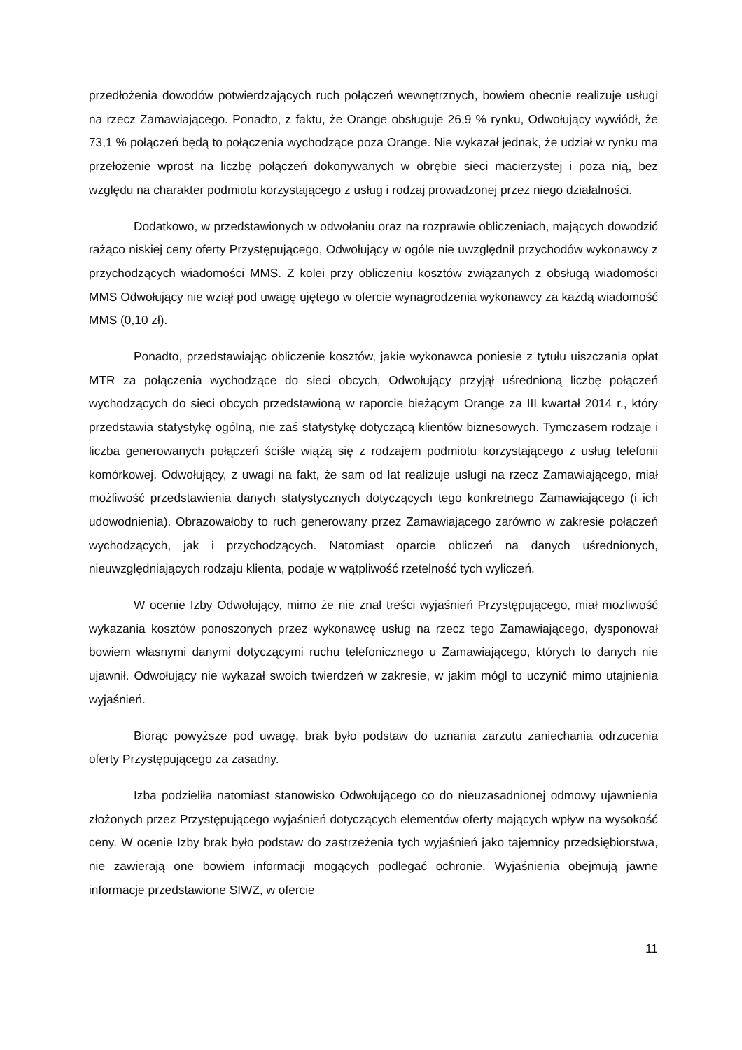przedłożenia dowodów potwierdzających ruch połączeń wewnętrznych, bowiem obecnie realizuje usługi na rzecz Zamawiającego. Ponadto, z faktu, że Orange obsługuje 26,9 % rynku, Odwołujący wywiódł, że 73,1 % połączeń będą to połączenia wychodzące poza Orange. Nie wykazał jednak, że udział w rynku ma przełożenie wprost na liczbę połączeń dokonywanych w obrębie sieci macierzystej i poza nią, bez względu na charakter podmiotu korzystającego z usług i rodzaj prowadzonej przez niego działalności.
Dodatkowo, w przedstawionych w odwołaniu oraz na rozprawie obliczeniach, mających dowodzić rażąco niskiej ceny oferty Przystępującego, Odwołujący w ogóle nie uwzględnił przychodów wykonawcy z przychodzących wiadomości MMS. Z kolei przy obliczeniu kosztów związanych z obsługą wiadomości MMS Odwołujący nie wziął pod uwagę ujętego w ofercie wynagrodzenia wykonawcy za każdą wiadomość MMS (0,10 zł).
Ponadto, przedstawiając obliczenie kosztów, jakie wykonawca poniesie z tytułu uiszczania opłat MTR za połączenia wychodzące do sieci obcych, Odwołujący przyjął uśrednioną liczbę połączeń wychodzących do sieci obcych przedstawioną w raporcie bieżącym Orange za III kwartał 2014 r., który przedstawia statystykę ogólną, nie zaś statystykę dotyczącą klientów biznesowych. Tymczasem rodzaje i liczba generowanych połączeń ściśle wiążą się z rodzajem podmiotu korzystającego z usług telefonii komórkowej. Odwołujący, z uwagi na fakt, że sam od lat realizuje usługi na rzecz Zamawiającego, miał możliwość przedstawienia danych statystycznych dotyczących tego konkretnego Zamawiającego (i ich udowodnienia). Obrazowałoby to ruch generowany przez Zamawiającego zarówno w zakresie połączeń wychodzących, jak i przychodzących. Natomiast oparcie obliczeń na danych uśrednionych, nieuwzględniających rodzaju klienta, podaje w wątpliwość rzetelność tych wyliczeń.
W ocenie Izby Odwołujący, mimo że nie znał treści wyjaśnień Przystępującego, miał możliwość wykazania kosztów ponoszonych przez wykonawcę usług na rzecz tego Zamawiającego, dysponował bowiem własnymi danymi dotyczącymi ruchu telefonicznego u Zamawiającego, których to danych nie ujawnił. Odwołujący nie wykazał swoich twierdzeń w zakresie, w jakim mógł to uczynić mimo utajnienia wyjaśnień.
Biorąc powyższe pod uwagę, brak było podstaw do uznania zarzutu zaniechania odrzucenia oferty Przystępującego za zasadny.
Izba podzieliła natomiast stanowisko Odwołującego co do nieuzasadnionej odmowy ujawnienia złożonych przez Przystępującego wyjaśnień dotyczących elementów oferty mających wpływ na wysokość ceny. W ocenie Izby brak było podstaw do zastrzeżenia tych wyjaśnień jako tajemnicy przedsiębiorstwa, nie zawierają one bowiem informacji mogących podlegać ochronie. Wyjaśnienia obejmują jawne informacje przedstawione SIWZ, w ofercie
11